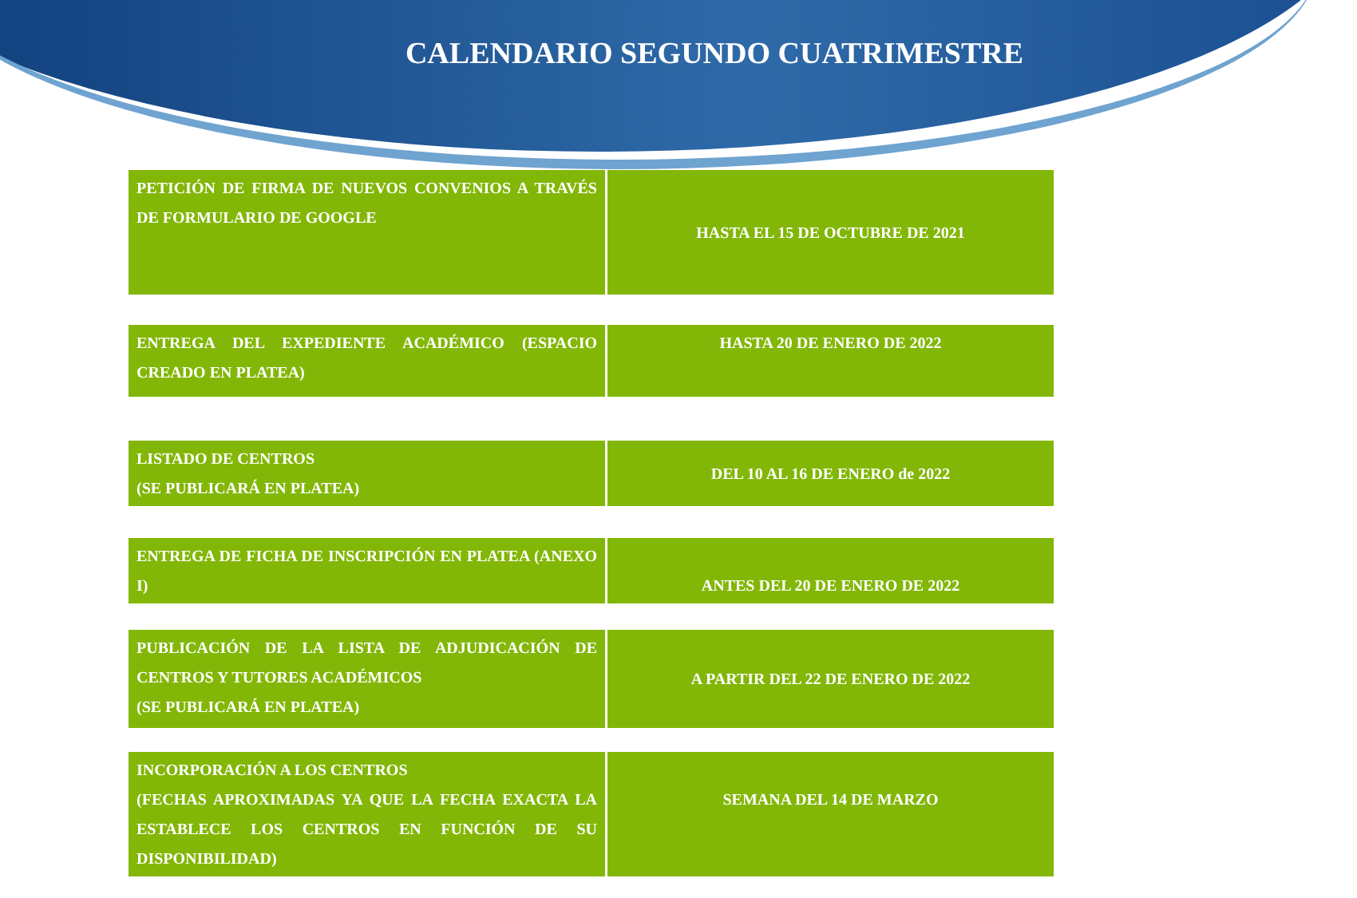CALENDARIO SEGUNDO CUATRIMESTRE
| PETICIÓN DE FIRMA DE NUEVOS CONVENIOS A TRAVÉS DE FORMULARIO DE GOOGLE | HASTA EL 15 DE OCTUBRE DE 2021 |
| ENTREGA DEL EXPEDIENTE ACADÉMICO (ESPACIO CREADO EN PLATEA) | HASTA 20 DE ENERO DE 2022 |
| LISTADO DE CENTROS (SE PUBLICARÁ EN PLATEA) | DEL 10 AL 16 DE ENERO de 2022 |
| ENTREGA DE FICHA DE INSCRIPCIÓN EN PLATEA (ANEXO I) | ANTES DEL 20 DE ENERO DE 2022 |
| PUBLICACIÓN DE LA LISTA DE ADJUDICACIÓN DE CENTROS Y TUTORES ACADÉMICOS (SE PUBLICARÁ EN PLATEA) | A PARTIR DEL 22 DE ENERO DE 2022 |
| INCORPORACIÓN A LOS CENTROS (FECHAS APROXIMADAS YA QUE LA FECHA EXACTA LA ESTABLECE LOS CENTROS EN FUNCIÓN DE SU DISPONIBILIDAD) | SEMANA DEL 14 DE MARZO |